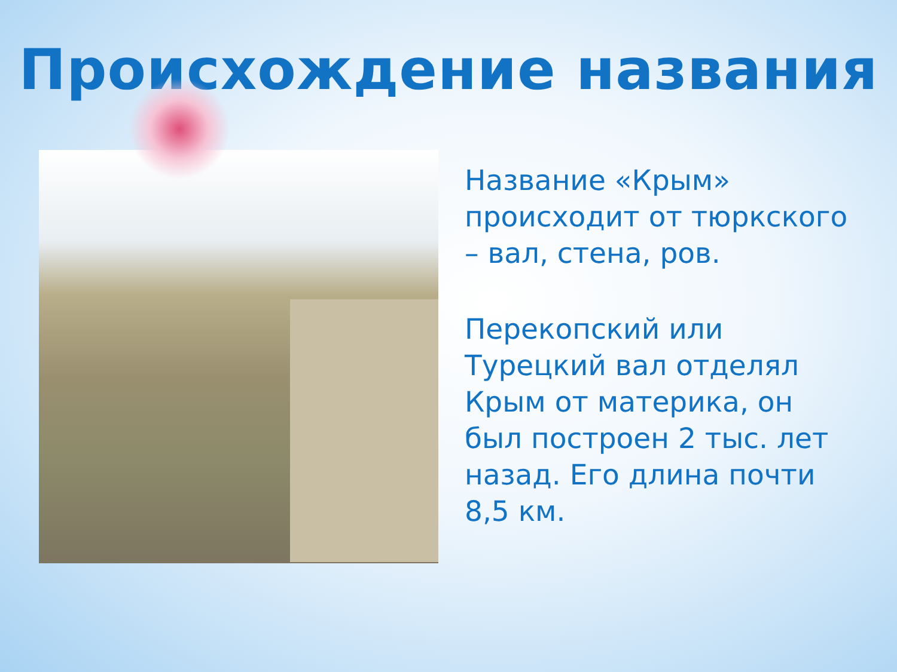Происхождение названия
Название «Крым» происходит от тюркского – вал, стена, ров.
Перекопский или Турецкий вал отделял Крым от материка, он был построен 2 тыс. лет назад. Его длина почти 8,5 км.